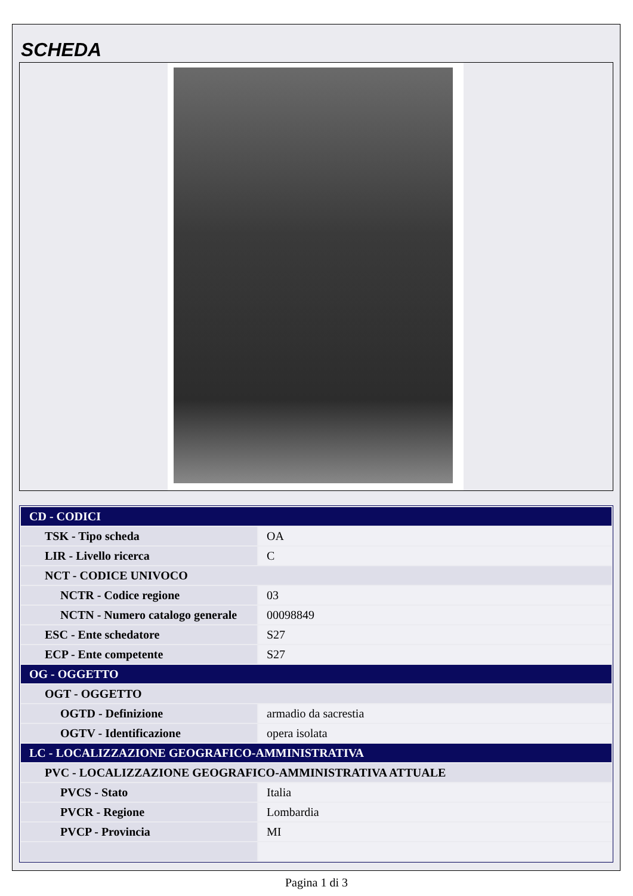SCHEDA
| CD - CODICI | |
| TSK - Tipo scheda | OA |
| LIR - Livello ricerca | C |
| NCT - CODICE UNIVOCO | |
| NCTR - Codice regione | 03 |
| NCTN - Numero catalogo generale | 00098849 |
| ESC - Ente schedatore | S27 |
| ECP - Ente competente | S27 |
| OG - OGGETTO | |
| OGT - OGGETTO | |
| OGTD - Definizione | armadio da sacrestia |
| OGTV - Identificazione | opera isolata |
| LC - LOCALIZZAZIONE GEOGRAFICO-AMMINISTRATIVA | |
| PVC - LOCALIZZAZIONE GEOGRAFICO-AMMINISTRATIVA ATTUALE | |
| PVCS - Stato | Italia |
| PVCR - Regione | Lombardia |
| PVCP - Provincia | MI |
Pagina 1 di 3